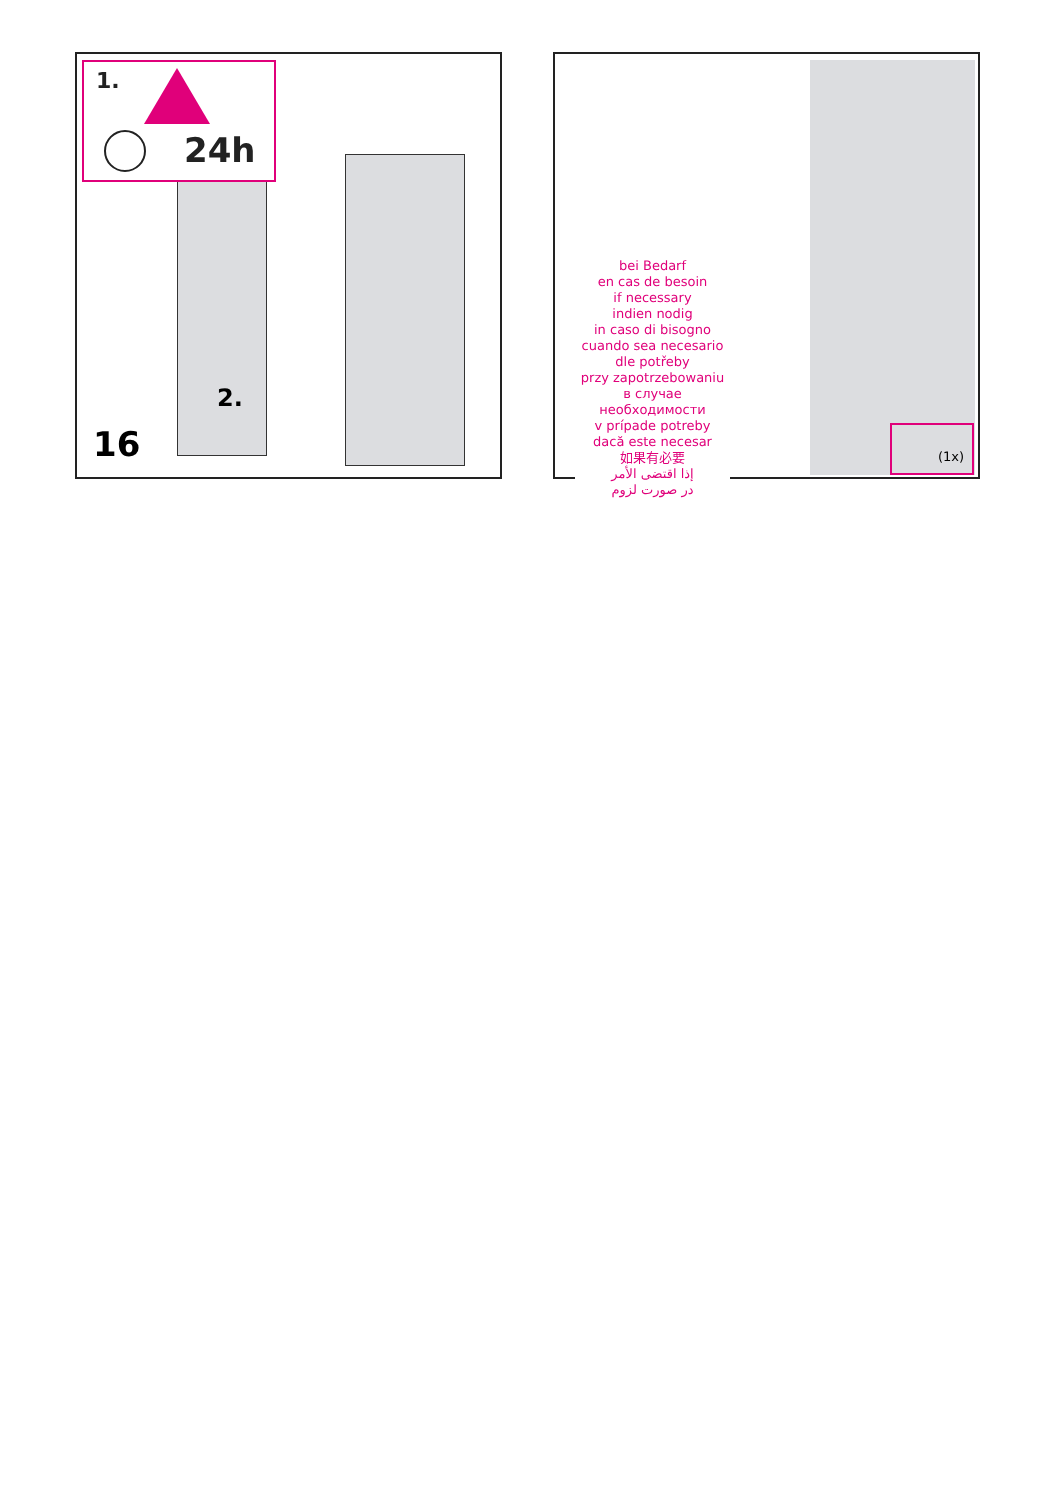1.
24h
2.
16
bei Bedarf
en cas de besoin
if necessary
indien nodig
in caso di bisogno
cuando sea necesario
dle potřeby
przy zapotrzebowaniu
в случае необходимости
v prípade potreby
dacă este necesar
如果有必要
إذا اقتضى الأمر
در صورت لزوم
(1x)